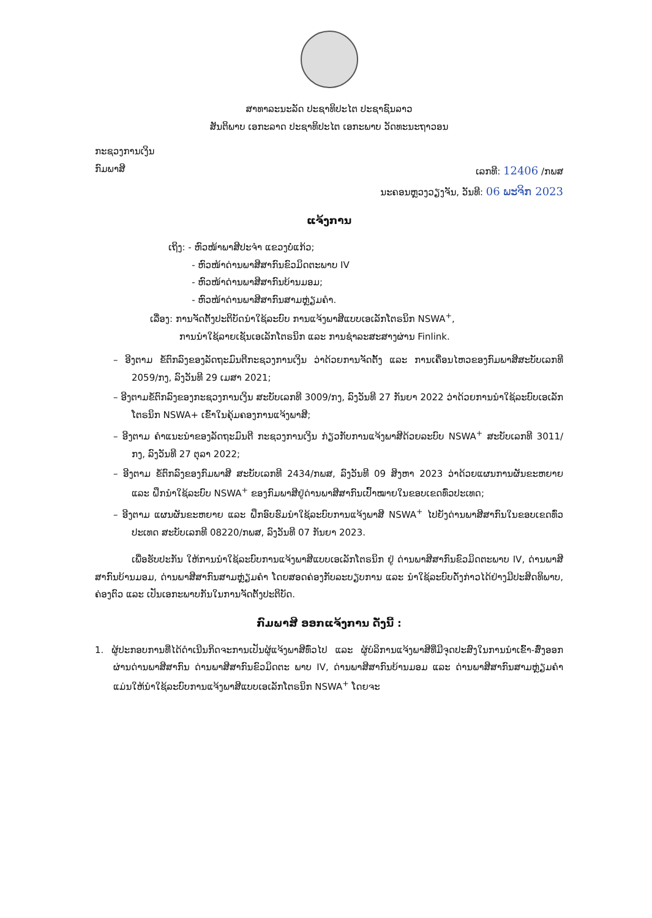ສາທາລະນະລັດ ປະຊາທິປະໄຕ ປະຊາຊົນລາວ
ສັນຕິພາບ ເອກະລາດ ປະຊາທິປະໄຕ ເອກະພາບ ວັດທະນະຖາວອນ
ກະຊວງການເງິນ
ກົມພາສີ ເລກທີ: 12406 /ກພສ
ນະຄອນຫຼວງວຽງຈັນ, ວັນທີ: 06 ພະຈິກ 2023
ແຈ້ງການ
ເຖິງ: - ຫົວໜ້າພາສີປະຈຳ ແຂວງບໍ່ແກ້ວ;
- ຫົວໜ້າດ່ານພາສີສາກົນຂົວມິດຕະພາບ IV
- ຫົວໜ້າດ່ານພາສີສາກົນບ້ານມອມ;
- ຫົວໜ້າດ່ານພາສີສາກົນສາມຫຼ່ຽມຄຳ.
ເລື່ອງ: ການຈັດຕັ້ງປະຕິບັດນຳໃຊ້ລະບົບ ການແຈ້ງພາສີແບບເອເລັກໂຕຣນິກ NSWA<sup>+</sup>,
ການນຳໃຊ້ລາຍເຊັນເອເລັກໂຕຣນິກ ແລະ ການຊຳລະສະສາງຜ່ານ Finlink.
– ອີງຕາມ ຂໍ້ຕົກລົງຂອງລັດຖະມົນຕີກະຊວງການເງິນ ວ່າດ້ວຍການຈັດຕັ້ງ ແລະ ການເຄື່ອນໄຫວຂອງກົມພາສີສະບັບເລກທີ 2059/ກງ, ລົງວັນທີ 29 ເມສາ 2021;
– ອີງຕາມຂໍ້ຕົກລົງຂອງກະຊວງການເງິນ ສະບັບເລກທີ 3009/ກງ, ລົງວັນທີ 27 ກັນຍາ 2022 ວ່າດ້ວຍການນຳໃຊ້ລະບົບເອເລັກໂຕຣນິກ NSWA+ ເຂົ້າໃນຄຸ້ມຄອງການແຈ້ງພາສີ;
– ອີງຕາມ ຄຳແນະນຳຂອງລັດຖະມົນຕີ ກະຊວງການເງິນ ກ່ຽວກັບການແຈ້ງພາສີດ້ວຍລະບົບ NSWA<sup>+</sup> ສະບັບເລກທີ 3011/ກງ, ລົງວັນທີ 27 ຕຸລາ 2022;
– ອີງຕາມ ຂໍ້ຕົກລົງຂອງກົມພາສີ ສະບັບເລກທີ 2434/ກພສ, ລົງວັນທີ 09 ສິງຫາ 2023 ວ່າດ້ວຍແຜນການຜັນຂະຫຍາຍ ແລະ ຝຶກນຳໃຊ້ລະບົບ NSWA<sup>+</sup> ຂອງກົມພາສີຢູ່ດ່ານພາສີສາກົນເປົ້າໝາຍໃນຂອບເຂດທົ່ວປະເທດ;
– ອີງຕາມ ແຜນຜັນຂະຫຍາຍ ແລະ ຝຶກອົບຮົມນຳໃຊ້ລະບົບການແຈ້ງພາສີ NSWA<sup>+</sup> ໄປຍັງດ່ານພາສີສາກົນໃນຂອບເຂດທົ່ວປະເທດ ສະບັບເລກທີ 08220/ກພສ, ລົງວັນທີ 07 ກັນຍາ 2023.
ເພື່ອຮັບປະກັນ ໃຫ້ການນຳໃຊ້ລະບົບການແຈ້ງພາສີແບບເອເລັກໂຕຣນິກ ຢູ່ ດ່ານພາສີສາກົນຂົວມິດຕະພາບ IV, ດ່ານພາສີສາກົນບ້ານມອມ, ດ່ານພາສີສາກົນສາມຫຼ່ຽມຄຳ ໂດຍສອດຄ່ອງກັບລະບຽບການ ແລະ ນຳໃຊ້ລະບົບດັ່ງກ່າວໄດ້ຢ່າງມີປະສິດທິພາບ, ຄ່ອງຕົວ ແລະ ເປັນເອກະພາບກັນໃນການຈັດຕັ້ງປະຕິບັດ.
ກົມພາສີ ອອກແຈ້ງການ ດັ່ງນີ້ :
1. ຜູ້ປະກອບການທີ່ໄດ້ດຳເນີນກິດຈະການເປັນຜູ້ແຈ້ງພາສີທົ່ວໄປ ແລະ ຜູ້ບໍລິການແຈ້ງພາສີທີ່ມີຈຸດປະສົງໃນການນຳເຂົ້າ-ສົ່ງອອກ ຜ່ານດ່ານພາສີສາກົນ ດ່ານພາສີສາກົນຂົວມິດຕະ ພາບ IV, ດ່ານພາສີສາກົນບ້ານມອມ ແລະ ດ່ານພາສີສາກົນສາມຫຼ່ຽມຄຳ ແມ່ນໃຫ້ນຳໃຊ້ລະບົບການແຈ້ງພາສີແບບເອເລັກໂຕຣນິກ NSWA<sup>+</sup> ໂດຍຈະ